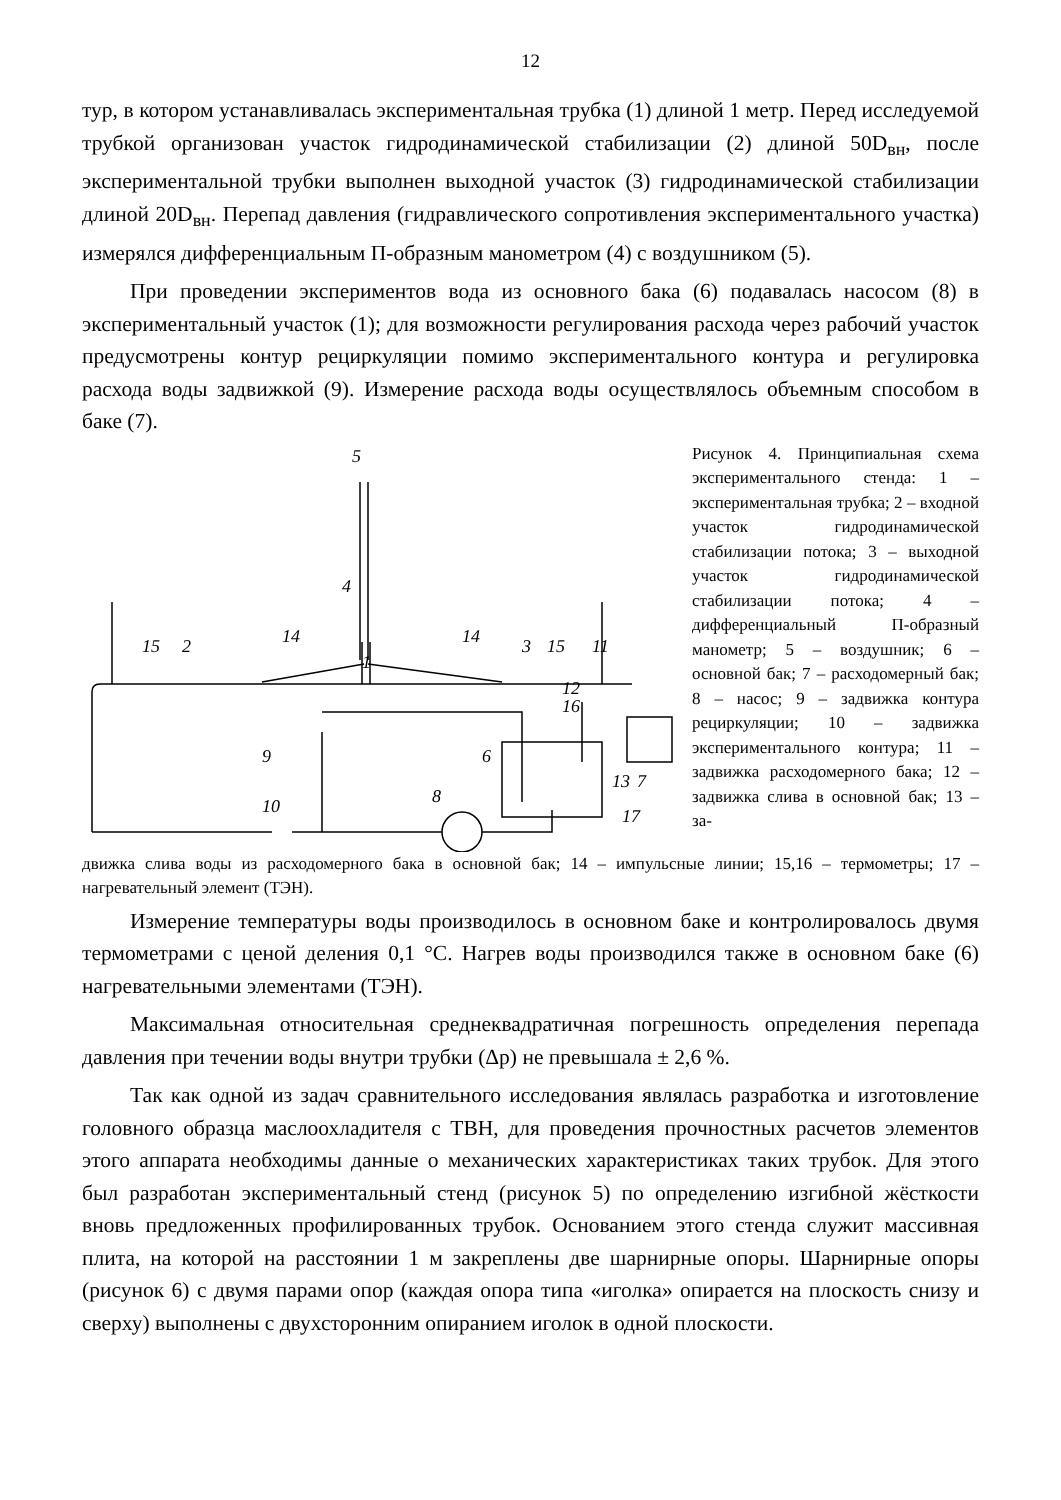12
тур, в котором устанавливалась экспериментальная трубка (1) длиной 1 метр. Перед исследуемой трубкой организован участок гидродинамической стабилизации (2) длиной 50D<sub>вн</sub>, после экспериментальной трубки выполнен выходной участок (3) гидродинамической стабилизации длиной 20D<sub>вн</sub>. Перепад давления (гидравлического сопротивления экспериментального участка) измерялся дифференциальным П-образным манометром (4) с воздушником (5).
При проведении экспериментов вода из основного бака (6) подавалась насосом (8) в экспериментальный участок (1); для возможности регулирования расхода через рабочий участок предусмотрены контур рециркуляции помимо экспериментального контура и регулировка расхода воды задвижкой (9). Измерение расхода воды осуществлялось объемным способом в баке (7).
5
4
15
2
14
14
1
3
15
11
12
16
6
7
13
9
10
8
17
Рисунок 4. Принципиальная схема экспериментального стенда: 1 – экспериментальная трубка; 2 – входной участок гидродинамической стабилизации потока; 3 – выходной участок гидродинамической стабилизации потока; 4 – дифференциальный П-образный манометр; 5 – воздушник; 6 – основной бак; 7 – расходомерный бак; 8 – насос; 9 – задвижка контура рециркуляции; 10 – задвижка экспериментального контура; 11 – задвижка расходомерного бака; 12 – задвижка слива в основной бак; 13 – за-
движка слива воды из расходомерного бака в основной бак; 14 – импульсные линии; 15,16 – термометры; 17 – нагревательный элемент (ТЭН).
Измерение температуры воды производилось в основном баке и контролировалось двумя термометрами с ценой деления 0,1 °C. Нагрев воды производился также в основном баке (6) нагревательными элементами (ТЭН).
Максимальная относительная среднеквадратичная погрешность определения перепада давления при течении воды внутри трубки (Δp) не превышала ± 2,6 %.
Так как одной из задач сравнительного исследования являлась разработка и изготовление головного образца маслоохладителя с ТВН, для проведения прочностных расчетов элементов этого аппарата необходимы данные о механических характеристиках таких трубок. Для этого был разработан экспериментальный стенд (рисунок 5) по определению изгибной жёсткости вновь предложенных профилированных трубок. Основанием этого стенда служит массивная плита, на которой на расстоянии 1 м закреплены две шарнирные опоры. Шарнирные опоры (рисунок 6) с двумя парами опор (каждая опора типа «иголка» опирается на плоскость снизу и сверху) выполнены с двухсторонним опиранием иголок в одной плоскости.